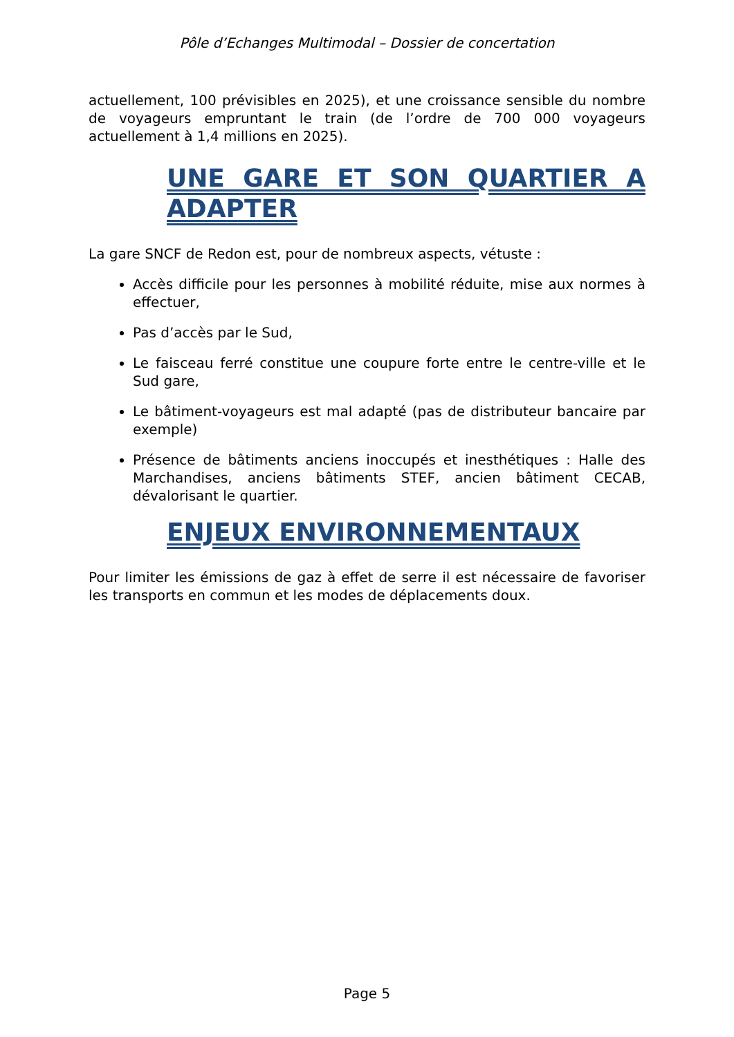Pôle d’Echanges Multimodal – Dossier de concertation
actuellement, 100 prévisibles en 2025), et une croissance sensible du nombre de voyageurs empruntant le train (de l’ordre de 700 000 voyageurs actuellement à 1,4 millions en 2025).
UNE GARE ET SON QUARTIER A ADAPTER
La gare SNCF de Redon est, pour de nombreux aspects, vétuste :
Accès difficile pour les personnes à mobilité réduite, mise aux normes à effectuer,
Pas d’accès par le Sud,
Le faisceau ferré constitue une coupure forte entre le centre-ville et le Sud gare,
Le bâtiment-voyageurs est mal adapté (pas de distributeur bancaire par exemple)
Présence de bâtiments anciens inoccupés et inesthétiques : Halle des Marchandises, anciens bâtiments STEF, ancien bâtiment CECAB, dévalorisant le quartier.
ENJEUX ENVIRONNEMENTAUX
Pour limiter les émissions de gaz à effet de serre il est nécessaire de favoriser les transports en commun et les modes de déplacements doux.
Page 5